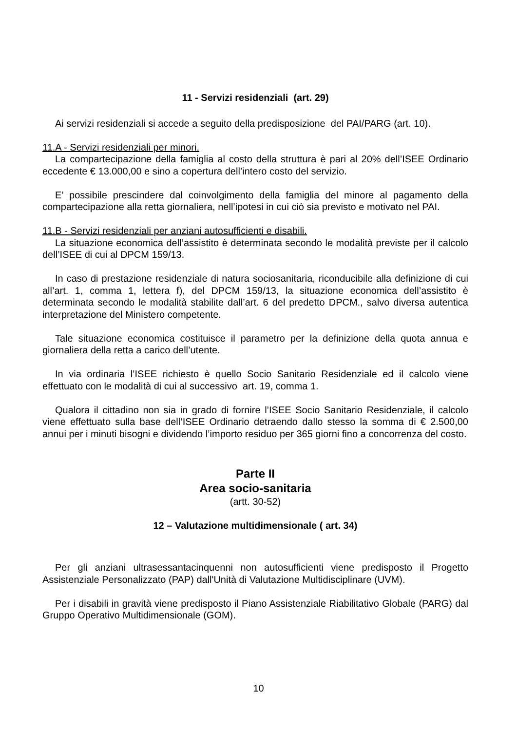11 - Servizi residenziali (art. 29)
Ai servizi residenziali si accede a seguito della predisposizione del PAI/PARG (art. 10).
11.A - Servizi residenziali per minori.
La compartecipazione della famiglia al costo della struttura è pari al 20% dell’ISEE Ordinario eccedente € 13.000,00 e sino a copertura dell’intero costo del servizio.
E’ possibile prescindere dal coinvolgimento della famiglia del minore al pagamento della compartecipazione alla retta giornaliera, nell’ipotesi in cui ciò sia previsto e motivato nel PAI.
11.B - Servizi residenziali per anziani autosufficienti e disabili.
La situazione economica dell’assistito è determinata secondo le modalità previste per il calcolo dell’ISEE di cui al DPCM 159/13.
In caso di prestazione residenziale di natura sociosanitaria, riconducibile alla definizione di cui all’art. 1, comma 1, lettera f), del DPCM 159/13, la situazione economica dell’assistito è determinata secondo le modalità stabilite dall’art. 6 del predetto DPCM., salvo diversa autentica interpretazione del Ministero competente.
Tale situazione economica costituisce il parametro per la definizione della quota annua e giornaliera della retta a carico dell’utente.
In via ordinaria l’ISEE richiesto è quello Socio Sanitario Residenziale ed il calcolo viene effettuato con le modalità di cui al successivo art. 19, comma 1.
Qualora il cittadino non sia in grado di fornire l’ISEE Socio Sanitario Residenziale, il calcolo viene effettuato sulla base dell’ISEE Ordinario detraendo dallo stesso la somma di € 2.500,00 annui per i minuti bisogni e dividendo l’importo residuo per 365 giorni fino a concorrenza del costo.
Parte II
Area socio-sanitaria
(artt. 30-52)
12 – Valutazione multidimensionale ( art. 34)
Per gli anziani ultrasessantacinquenni non autosufficienti viene predisposto il Progetto Assistenziale Personalizzato (PAP) dall'Unità di Valutazione Multidisciplinare (UVM).
Per i disabili in gravità viene predisposto il Piano Assistenziale Riabilitativo Globale (PARG) dal Gruppo Operativo Multidimensionale (GOM).
10